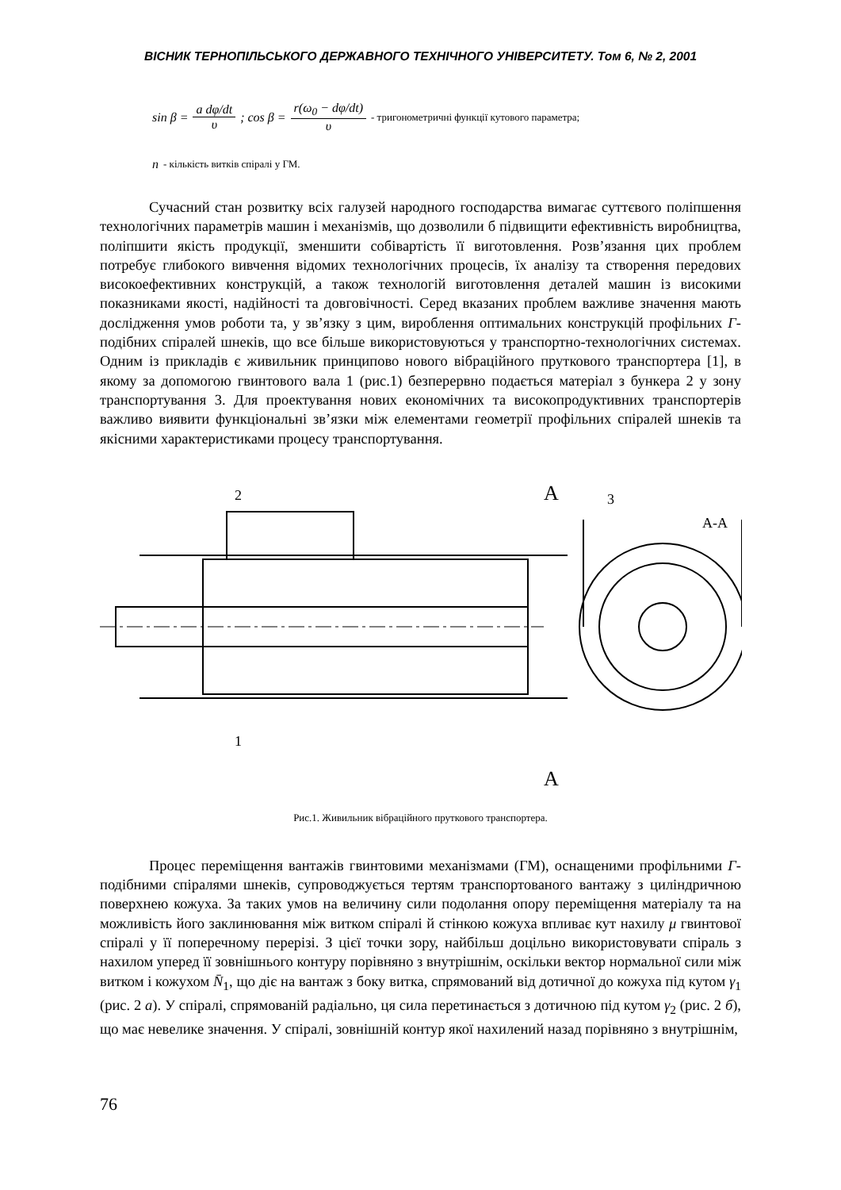ВІСНИК ТЕРНОПІЛЬСЬКОГО ДЕРЖАВНОГО ТЕХНІЧНОГО УНІВЕРСИТЕТУ. Том 6, № 2, 2001
sin β = a dφ/dt υ; cos β = r(ω<sub>0</sub> − dφ/dt) υ - тригонометричні функції кутового параметра;
n - кількість витків спіралі у ГМ.
Сучасний стан розвитку всіх галузей народного господарства вимагає суттєвого поліпшення технологічних параметрів машин і механізмів, що дозволили б підвищити ефективність виробництва, поліпшити якість продукції, зменшити собівартість її виготовлення. Розв’язання цих проблем потребує глибокого вивчення відомих технологічних процесів, їх аналізу та створення передових високоефективних конструкцій, а також технологій виготовлення деталей машин із високими показниками якості, надійності та довговічності. Серед вказаних проблем важливе значення мають дослідження умов роботи та, у зв’язку з цим, вироблення оптимальних конструкцій профільних Г- подібних спіралей шнеків, що все більше використовуються у транспортно-технологічних системах. Одним із прикладів є живильник принципово нового вібраційного пруткового транспортера [1], в якому за допомогою гвинтового вала 1 (рис.1) безперервно подається матеріал з бункера 2 у зону транспортування 3. Для проектування нових економічних та високопродуктивних транспортерів важливо виявити функціональні зв’язки між елементами геометрії профільних спіралей шнеків та якісними характеристиками процесу транспортування.
2
А
3
А-А
1
А
Рис.1. Живильник вібраційного пруткового транспортера.
Процес переміщення вантажів гвинтовими механізмами (ГМ), оснащеними профільними Г- подібними спіралями шнеків, супроводжується тертям транспортованого вантажу з циліндричною поверхнею кожуха. За таких умов на величину сили подолання опору переміщення матеріалу та на можливість його заклинювання між витком спіралі й стінкою кожуха впливає кут нахилу μ гвинтової спіралі у її поперечному перерізі. З цієї точки зору, найбільш доцільно використовувати спіраль з нахилом уперед її зовнішнього контуру порівняно з внутрішнім, оскільки вектор нормальної сили між витком і кожухом N̄<sub>1</sub>, що діє на вантаж з боку витка, спрямований від дотичної до кожуха під кутом γ<sub>1</sub> (рис. 2 а). У спіралі, спрямованій радіально, ця сила перетинається з дотичною під кутом γ<sub>2</sub> (рис. 2 б), що має невелике значення. У спіралі, зовнішній контур якої нахилений назад порівняно з внутрішнім,
76